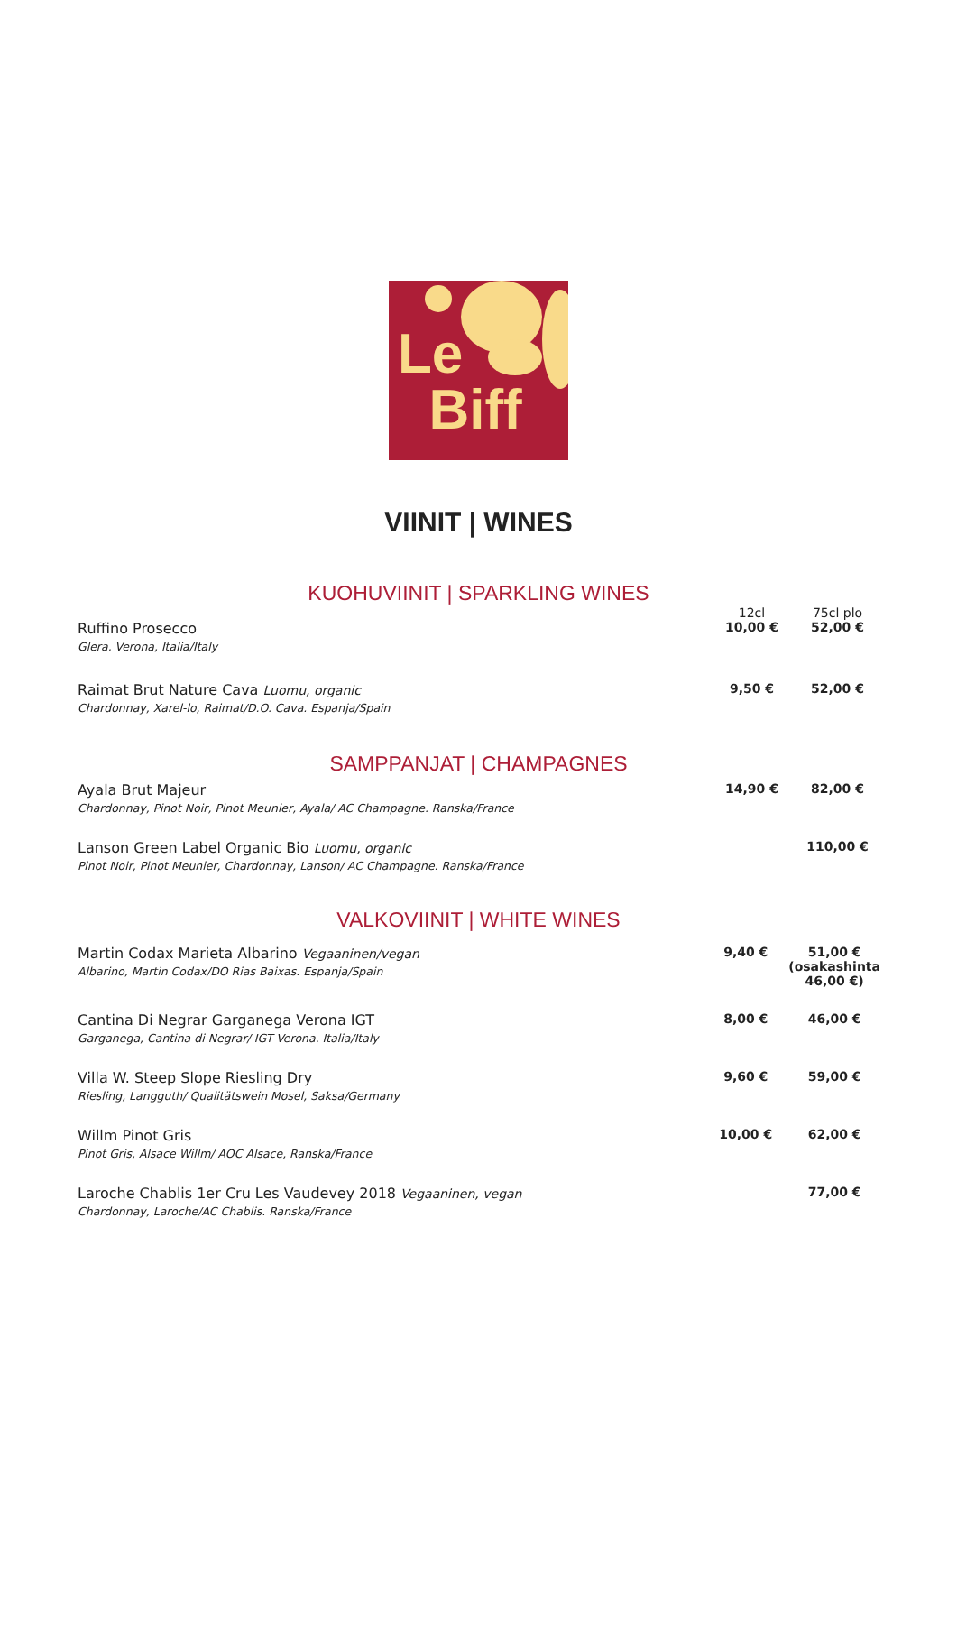Le
Biff
VIINIT | WINES
KUOHUVIINIT | SPARKLING WINES
| | 12cl | 75cl plo |
| Ruffino Prosecco Glera. Verona, Italia/Italy | 10,00 € | 52,00 € |
| Raimat Brut Nature Cava Luomu, organic Chardonnay, Xarel-lo, Raimat/D.O. Cava. Espanja/Spain | 9,50 € | 52,00 € |
SAMPPANJAT | CHAMPAGNES
| Ayala Brut Majeur Chardonnay, Pinot Noir, Pinot Meunier, Ayala/ AC Champagne. Ranska/France | 14,90 € | 82,00 € |
| Lanson Green Label Organic Bio Luomu, organic Pinot Noir, Pinot Meunier, Chardonnay, Lanson/ AC Champagne. Ranska/France | | 110,00 € |
VALKOVIINIT | WHITE WINES
| Martin Codax Marieta Albarino Vegaaninen/vegan Albarino, Martin Codax/DO Rias Baixas. Espanja/Spain | 9,40 € | 51,00 € (osakashinta 46,00 €) |
| Cantina Di Negrar Garganega Verona IGT Garganega, Cantina di Negrar/ IGT Verona. Italia/Italy | 8,00 € | 46,00 € |
| Villa W. Steep Slope Riesling Dry Riesling, Langguth/ Qualitätswein Mosel, Saksa/Germany | 9,60 € | 59,00 € |
| Willm Pinot Gris Pinot Gris, Alsace Willm/ AOC Alsace, Ranska/France | 10,00 € | 62,00 € |
| Laroche Chablis 1er Cru Les Vaudevey 2018 Vegaaninen, vegan Chardonnay, Laroche/AC Chablis. Ranska/France | | 77,00 € |